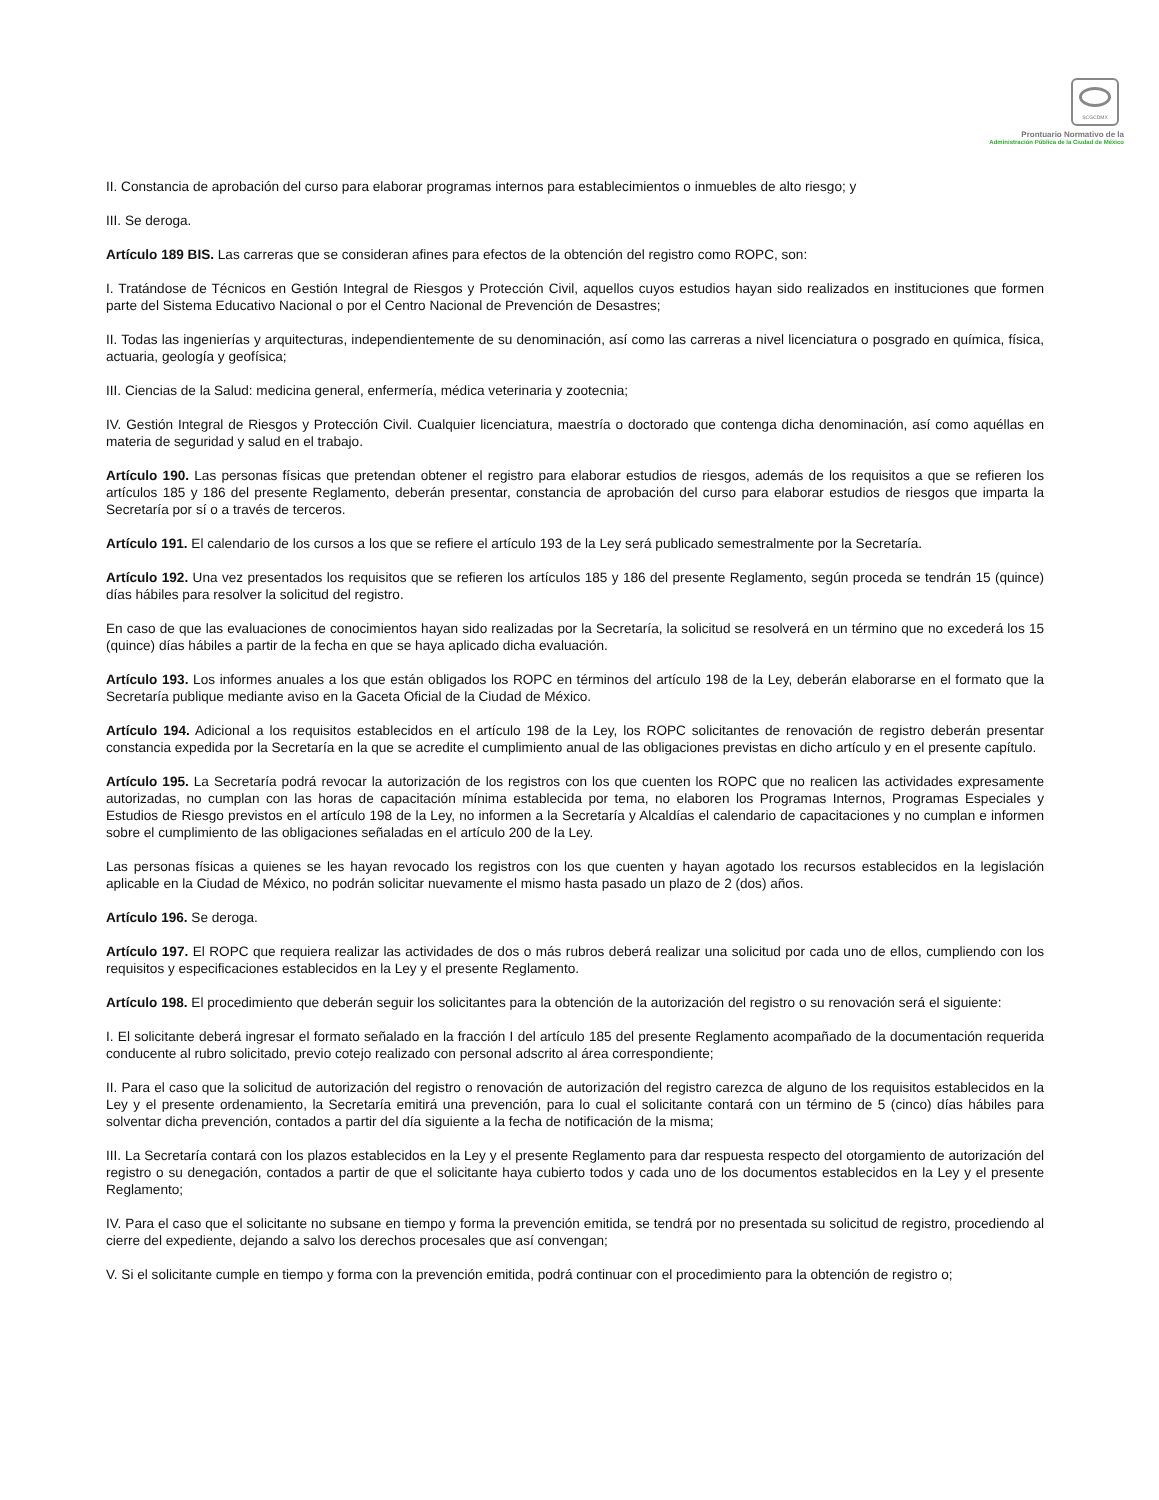SCGCDMX
Prontuario Normativo de la
Administración Pública de la Ciudad de México
II. Constancia de aprobación del curso para elaborar programas internos para establecimientos o inmuebles de alto riesgo; y
III. Se deroga.
Artículo 189 BIS. Las carreras que se consideran afines para efectos de la obtención del registro como ROPC, son:
I. Tratándose de Técnicos en Gestión Integral de Riesgos y Protección Civil, aquellos cuyos estudios hayan sido realizados en instituciones que formen parte del Sistema Educativo Nacional o por el Centro Nacional de Prevención de Desastres;
II. Todas las ingenierías y arquitecturas, independientemente de su denominación, así como las carreras a nivel licenciatura o posgrado en química, física, actuaria, geología y geofísica;
III. Ciencias de la Salud: medicina general, enfermería, médica veterinaria y zootecnia;
IV. Gestión Integral de Riesgos y Protección Civil. Cualquier licenciatura, maestría o doctorado que contenga dicha denominación, así como aquéllas en materia de seguridad y salud en el trabajo.
Artículo 190. Las personas físicas que pretendan obtener el registro para elaborar estudios de riesgos, además de los requisitos a que se refieren los artículos 185 y 186 del presente Reglamento, deberán presentar, constancia de aprobación del curso para elaborar estudios de riesgos que imparta la Secretaría por sí o a través de terceros.
Artículo 191. El calendario de los cursos a los que se refiere el artículo 193 de la Ley será publicado semestralmente por la Secretaría.
Artículo 192. Una vez presentados los requisitos que se refieren los artículos 185 y 186 del presente Reglamento, según proceda se tendrán 15 (quince) días hábiles para resolver la solicitud del registro.
En caso de que las evaluaciones de conocimientos hayan sido realizadas por la Secretaría, la solicitud se resolverá en un término que no excederá los 15 (quince) días hábiles a partir de la fecha en que se haya aplicado dicha evaluación.
Artículo 193. Los informes anuales a los que están obligados los ROPC en términos del artículo 198 de la Ley, deberán elaborarse en el formato que la Secretaría publique mediante aviso en la Gaceta Oficial de la Ciudad de México.
Artículo 194. Adicional a los requisitos establecidos en el artículo 198 de la Ley, los ROPC solicitantes de renovación de registro deberán presentar constancia expedida por la Secretaría en la que se acredite el cumplimiento anual de las obligaciones previstas en dicho artículo y en el presente capítulo.
Artículo 195. La Secretaría podrá revocar la autorización de los registros con los que cuenten los ROPC que no realicen las actividades expresamente autorizadas, no cumplan con las horas de capacitación mínima establecida por tema, no elaboren los Programas Internos, Programas Especiales y Estudios de Riesgo previstos en el artículo 198 de la Ley, no informen a la Secretaría y Alcaldías el calendario de capacitaciones y no cumplan e informen sobre el cumplimiento de las obligaciones señaladas en el artículo 200 de la Ley.
Las personas físicas a quienes se les hayan revocado los registros con los que cuenten y hayan agotado los recursos establecidos en la legislación aplicable en la Ciudad de México, no podrán solicitar nuevamente el mismo hasta pasado un plazo de 2 (dos) años.
Artículo 196. Se deroga.
Artículo 197. El ROPC que requiera realizar las actividades de dos o más rubros deberá realizar una solicitud por cada uno de ellos, cumpliendo con los requisitos y especificaciones establecidos en la Ley y el presente Reglamento.
Artículo 198. El procedimiento que deberán seguir los solicitantes para la obtención de la autorización del registro o su renovación será el siguiente:
I. El solicitante deberá ingresar el formato señalado en la fracción I del artículo 185 del presente Reglamento acompañado de la documentación requerida conducente al rubro solicitado, previo cotejo realizado con personal adscrito al área correspondiente;
II. Para el caso que la solicitud de autorización del registro o renovación de autorización del registro carezca de alguno de los requisitos establecidos en la Ley y el presente ordenamiento, la Secretaría emitirá una prevención, para lo cual el solicitante contará con un término de 5 (cinco) días hábiles para solventar dicha prevención, contados a partir del día siguiente a la fecha de notificación de la misma;
III. La Secretaría contará con los plazos establecidos en la Ley y el presente Reglamento para dar respuesta respecto del otorgamiento de autorización del registro o su denegación, contados a partir de que el solicitante haya cubierto todos y cada uno de los documentos establecidos en la Ley y el presente Reglamento;
IV. Para el caso que el solicitante no subsane en tiempo y forma la prevención emitida, se tendrá por no presentada su solicitud de registro, procediendo al cierre del expediente, dejando a salvo los derechos procesales que así convengan;
V. Si el solicitante cumple en tiempo y forma con la prevención emitida, podrá continuar con el procedimiento para la obtención de registro o;